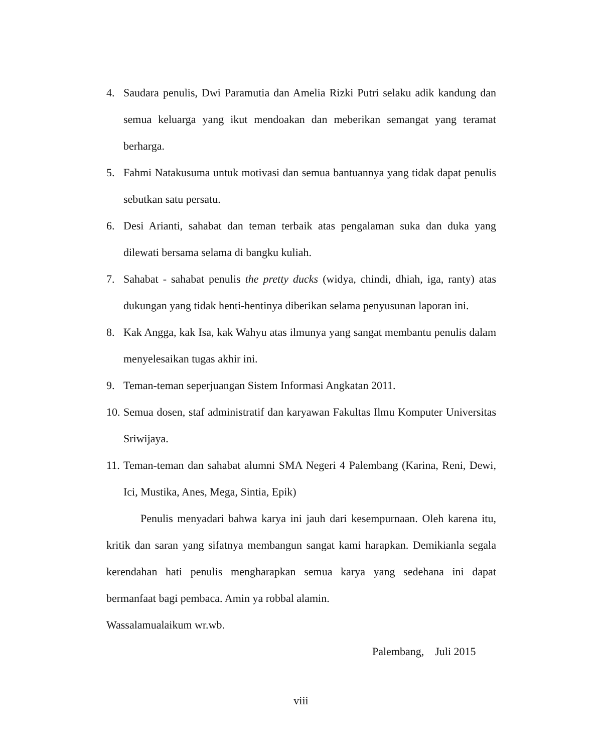4. Saudara penulis, Dwi Paramutia dan Amelia Rizki Putri selaku adik kandung dan semua keluarga yang ikut mendoakan dan meberikan semangat yang teramat berharga.
5. Fahmi Natakusuma untuk motivasi dan semua bantuannya yang tidak dapat penulis sebutkan satu persatu.
6. Desi Arianti, sahabat dan teman terbaik atas pengalaman suka dan duka yang dilewati bersama selama di bangku kuliah.
7. Sahabat - sahabat penulis the pretty ducks (widya, chindi, dhiah, iga, ranty) atas dukungan yang tidak henti-hentinya diberikan selama penyusunan laporan ini.
8. Kak Angga, kak Isa, kak Wahyu atas ilmunya yang sangat membantu penulis dalam menyelesaikan tugas akhir ini.
9. Teman-teman seperjuangan Sistem Informasi Angkatan 2011.
10. Semua dosen, staf administratif dan karyawan Fakultas Ilmu Komputer Universitas Sriwijaya.
11. Teman-teman dan sahabat alumni SMA Negeri 4 Palembang (Karina, Reni, Dewi, Ici, Mustika, Anes, Mega, Sintia, Epik)
Penulis menyadari bahwa karya ini jauh dari kesempurnaan. Oleh karena itu, kritik dan saran yang sifatnya membangun sangat kami harapkan. Demikianla segala kerendahan hati penulis mengharapkan semua karya yang sedehana ini dapat bermanfaat bagi pembaca. Amin ya robbal alamin.
Wassalamualaikum wr.wb.
Palembang, Juli 2015
viii